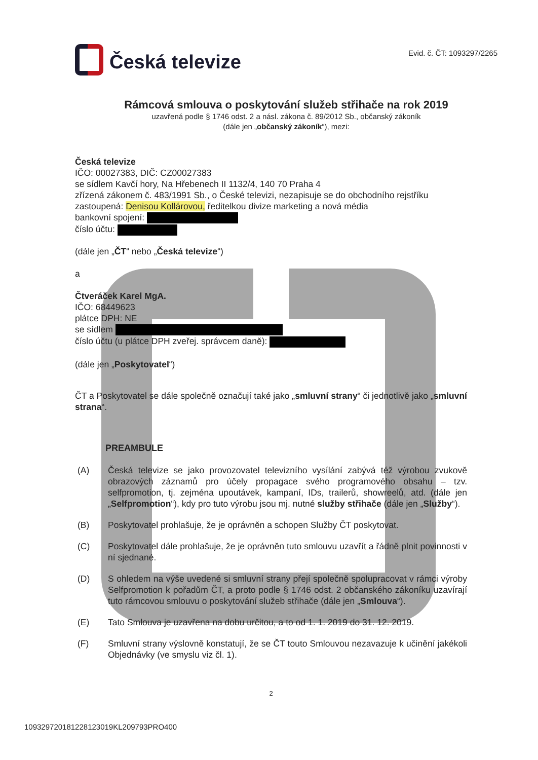Česká televize
Evid. č. ČT: 1093297/2265
Rámcová smlouva o poskytování služeb střihače na rok 2019
uzavřená podle § 1746 odst. 2 a násl. zákona č. 89/2012 Sb., občanský zákoník
(dále jen „občanský zákoník“), mezi:
Česká televize
IČO: 00027383, DIČ: CZ00027383
se sídlem Kavčí hory, Na Hřebenech II 1132/4, 140 70 Praha 4
zřízená zákonem č. 483/1991 Sb., o České televizi, nezapisuje se do obchodního rejstříku
zastoupená: Denisou Kollárovou, ředitelkou divize marketing a nová média
bankovní spojení:
číslo účtu:
(dále jen „ČT“ nebo „Česká televize“)
a
Čtveráček Karel MgA.
IČO: 68449623
plátce DPH: NE
se sídlem
číslo účtu (u plátce DPH zveřej. správcem daně):
(dále jen „Poskytovatel“)
ČT a Poskytovatel se dále společně označují také jako „smluvní strany“ či jednotlivě jako „smluvní strana“.
PREAMBULE
(A) Česká televize se jako provozovatel televizního vysílání zabývá též výrobou zvukově obrazových záznamů pro účely propagace svého programového obsahu – tzv. selfpromotion, tj. zejména upoutávek, kampaní, IDs, trailerů, showreelů, atd. (dále jen „Selfpromotion“), kdy pro tuto výrobu jsou mj. nutné služby střihače (dále jen „Služby“).
(B) Poskytovatel prohlašuje, že je oprávněn a schopen Služby ČT poskytovat.
(C) Poskytovatel dále prohlašuje, že je oprávněn tuto smlouvu uzavřít a řádně plnit povinnosti v ní sjednané.
(D) S ohledem na výše uvedené si smluvní strany přejí společně spolupracovat v rámci výroby Selfpromotion k pořadům ČT, a proto podle § 1746 odst. 2 občanského zákoníku uzavírají tuto rámcovou smlouvu o poskytování služeb střihače (dále jen „Smlouva“).
(E) Tato Smlouva je uzavřena na dobu určitou, a to od 1. 1. 2019 do 31. 12. 2019.
(F) Smluvní strany výslovně konstatují, že se ČT touto Smlouvou nezavazuje k učinění jakékoli Objednávky (ve smyslu viz čl. 1).
2
109329720181228123019KL209793PRO400